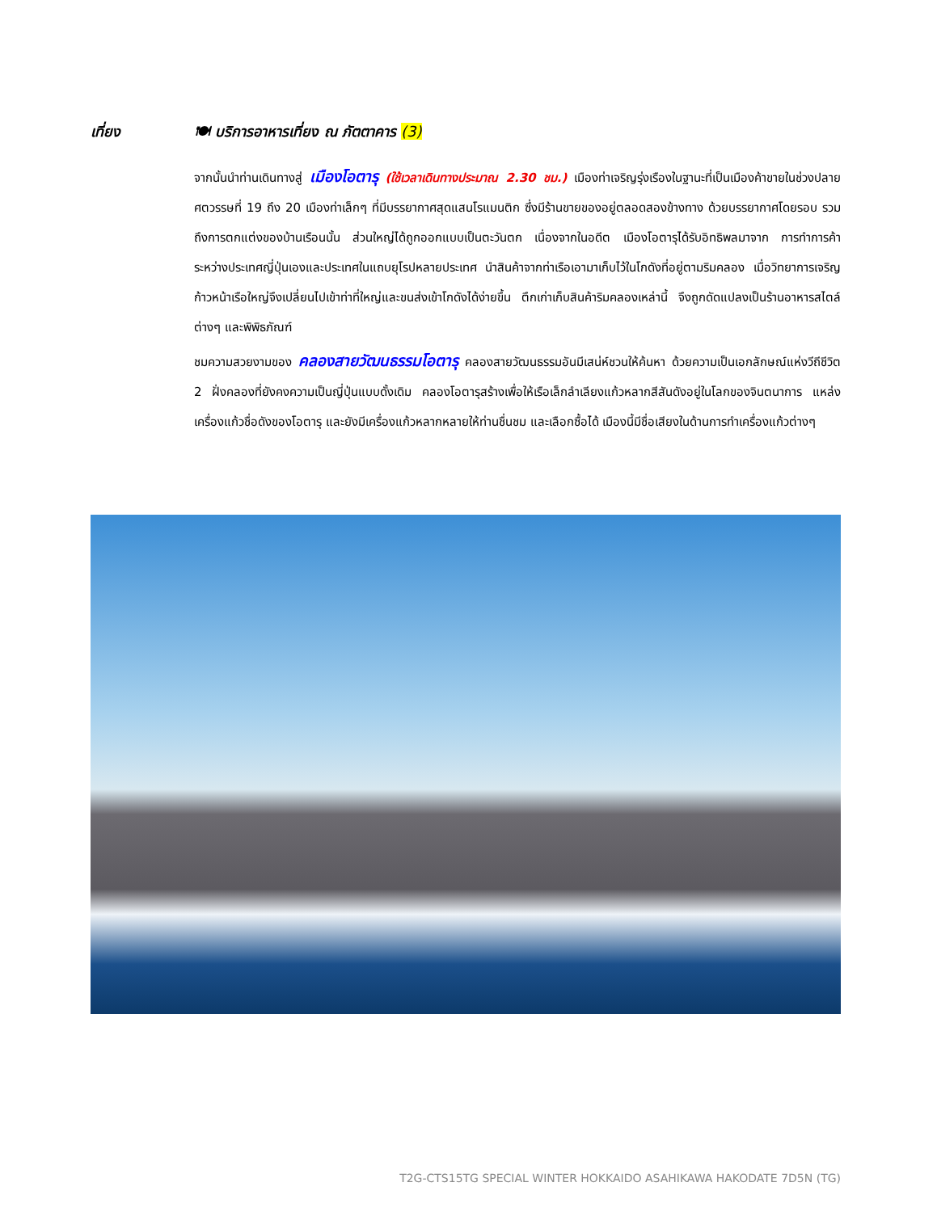เที่ยง 🍽 บริการอาหารเที่ยง ณ ภัตตาคาร (3)
จากนั้นนำท่านเดินทางสู่ เมืองโอตารุ (ใช้เวลาเดินทางประมาณ 2.30 ชม.) เมืองท่าเจริญรุ่งเรืองในฐานะที่เป็นเมืองค้าขายในช่วงปลายศตวรรษที่ 19 ถึง 20 เมืองท่าเล็กๆ ที่มีบรรยากาศสุดแสนโรแมนติก ซึ่งมีร้านขายของอยู่ตลอดสองข้างทาง ด้วยบรรยากาศโดยรอบ รวมถึงการตกแต่งของบ้านเรือนนั้น ส่วนใหญ่ได้ถูกออกแบบเป็นตะวันตก เนื่องจากในอดีต เมืองโอตารุได้รับอิทธิพลมาจาก การทำการค้าระหว่างประเทศญี่ปุ่นเองและประเทศในแถบยุโรปหลายประเทศ นำสินค้าจากท่าเรือเอามาเก็บไว้ในโกดังที่อยู่ตามริมคลอง เมื่อวิทยาการเจริญก้าวหน้าเรือใหญ่จึงเปลี่ยนไปเข้าท่าที่ใหญ่และขนส่งเข้าโกดังได้ง่ายขึ้น ตึกเก่าเก็บสินค้าริมคลองเหล่านี้ จึงถูกดัดแปลงเป็นร้านอาหารสไตล์ต่างๆ และพิพิธภัณฑ์
ชมความสวยงามของ คลองสายวัฒนธรรมโอตารุ คลองสายวัฒนธรรมอันมีเสน่ห์ชวนให้ค้นหา ด้วยความเป็นเอกลักษณ์แห่งวีถีชีวิต 2 ฝั่งคลองที่ยังคงความเป็นญี่ปุ่นแบบดั้งเดิม คลองโอตารุสร้างเพื่อให้เรือเล็กลำเลียงแก้วหลากสีสันดังอยู่ในโลกของจินตนาการ แหล่งเครื่องแก้วชื่อดังของโอตารุ และยังมีเครื่องแก้วหลากหลายให้ท่านชื่นชม และเลือกซื้อได้ เมืองนี้มีชื่อเสียงในด้านการทำเครื่องแก้วต่างๆ
T2G-CTS15TG SPECIAL WINTER HOKKAIDO ASAHIKAWA HAKODATE 7D5N (TG)